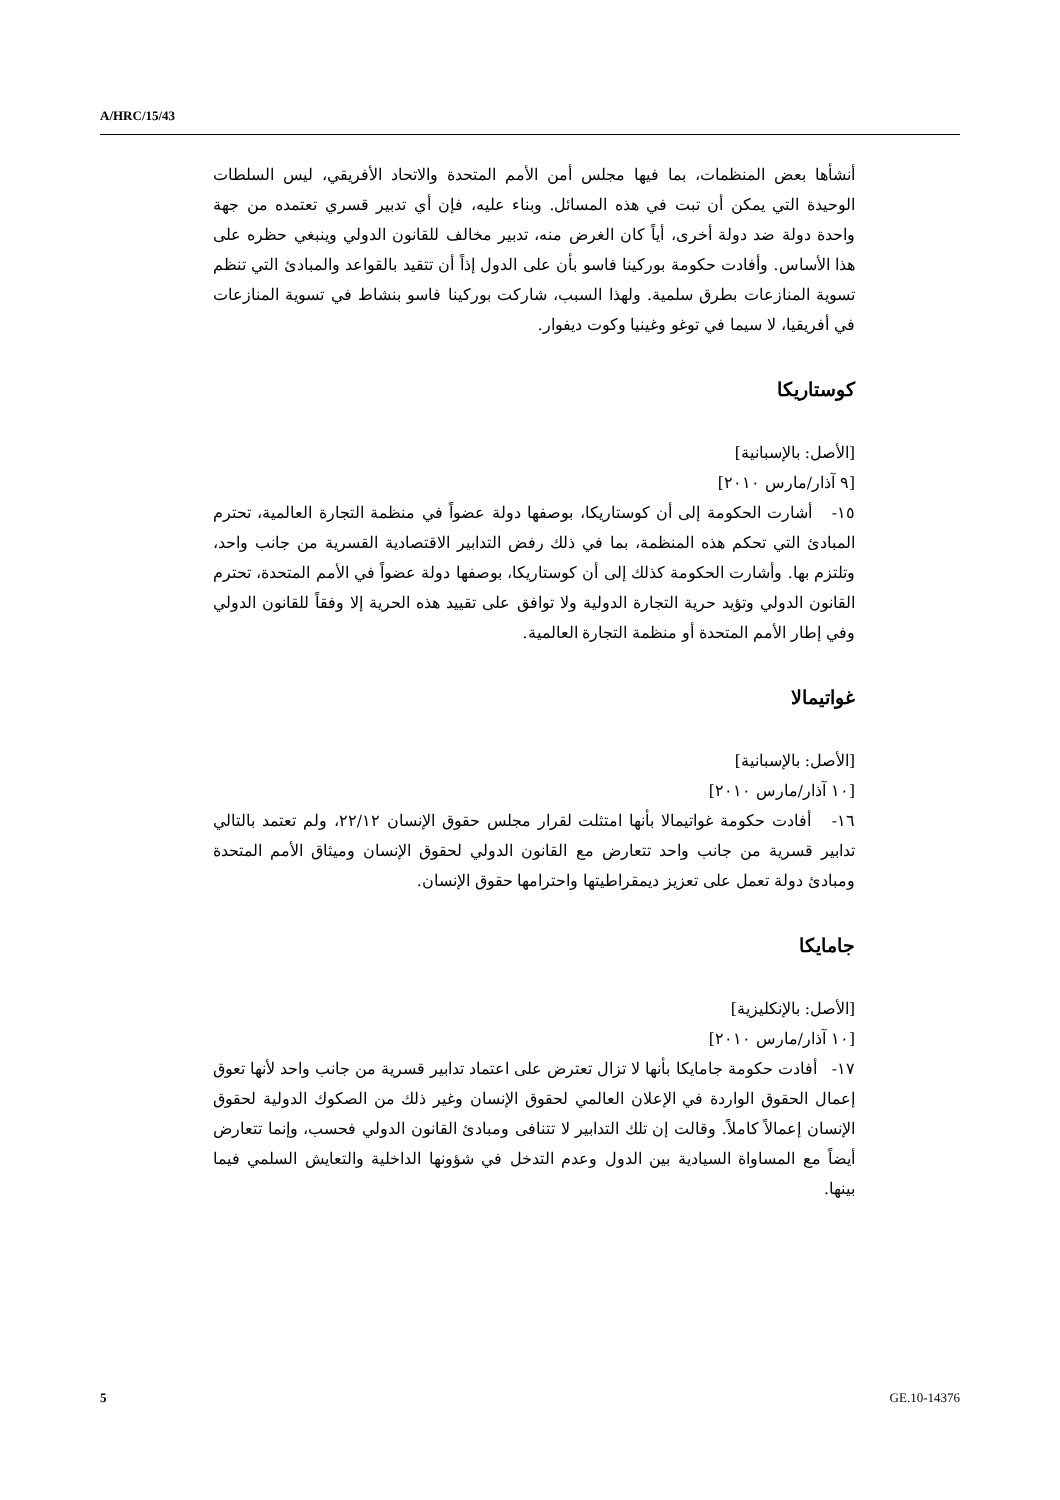A/HRC/15/43
أنشأها بعض المنظمات، بما فيها مجلس أمن الأمم المتحدة والاتحاد الأفريقي، ليس السلطات الوحيدة التي يمكن أن تبت في هذه المسائل. وبناء عليه، فإن أي تدبير قسري تعتمده من جهة واحدة دولة ضد دولة أخرى، أياً كان الغرض منه، تدبير مخالف للقانون الدولي وينبغي حظره على هذا الأساس. وأفادت حكومة بوركينا فاسو بأن على الدول إذاً أن تتقيد بالقواعد والمبادئ التي تنظم تسوية المنازعات بطرق سلمية. ولهذا السبب، شاركت بوركينا فاسو بنشاط في تسوية المنازعات في أفريقيا، لا سيما في توغو وغينيا وكوت ديفوار.
كوستاريكا
[الأصل: بالإسبانية]
[٩ آذار/مارس ٢٠١٠]
١٥- أشارت الحكومة إلى أن كوستاريكا، بوصفها دولة عضواً في منظمة التجارة العالمية، تحترم المبادئ التي تحكم هذه المنظمة، بما في ذلك رفض التدابير الاقتصادية القسرية من جانب واحد، وتلتزم بها. وأشارت الحكومة كذلك إلى أن كوستاريكا، بوصفها دولة عضواً في الأمم المتحدة، تحترم القانون الدولي وتؤيد حرية التجارة الدولية ولا توافق على تقييد هذه الحرية إلا وفقاً للقانون الدولي وفي إطار الأمم المتحدة أو منظمة التجارة العالمية.
غواتيمالا
[الأصل: بالإسبانية]
[١٠ آذار/مارس ٢٠١٠]
١٦- أفادت حكومة غواتيمالا بأنها امتثلت لقرار مجلس حقوق الإنسان ٢٢/١٢، ولم تعتمد بالتالي تدابير قسرية من جانب واحد تتعارض مع القانون الدولي لحقوق الإنسان وميثاق الأمم المتحدة ومبادئ دولة تعمل على تعزيز ديمقراطيتها واحترامها حقوق الإنسان.
جامايكا
[الأصل: بالإنكليزية]
[١٠ آذار/مارس ٢٠١٠]
١٧- أفادت حكومة جامايكا بأنها لا تزال تعترض على اعتماد تدابير قسرية من جانب واحد لأنها تعوق إعمال الحقوق الواردة في الإعلان العالمي لحقوق الإنسان وغير ذلك من الصكوك الدولية لحقوق الإنسان إعمالاً كاملاً. وقالت إن تلك التدابير لا تتنافى ومبادئ القانون الدولي فحسب، وإنما تتعارض أيضاً مع المساواة السيادية بين الدول وعدم التدخل في شؤونها الداخلية والتعايش السلمي فيما بينها.
5 GE.10-14376